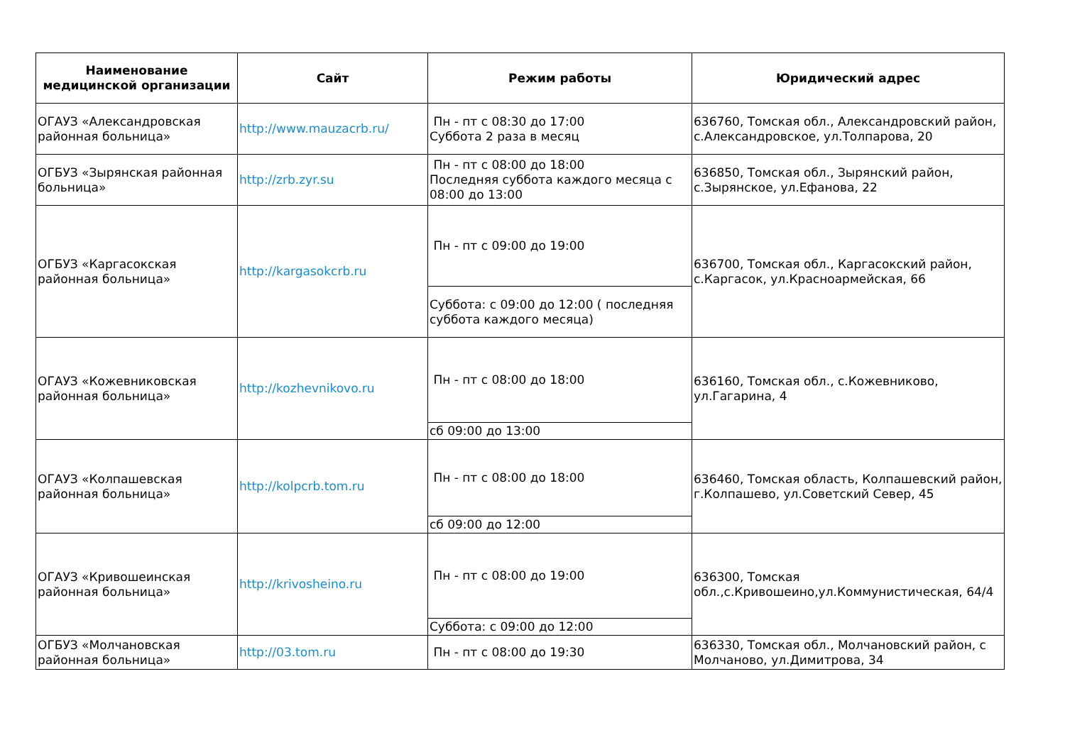| Наименование медицинской организации | Сайт | Режим работы | Юридический адрес |
| --- | --- | --- | --- |
| ОГАУЗ «Александровская районная больница» | http://www.mauzacrb.ru/ | Пн - пт с 08:30 до 17:00 Суббота 2 раза в месяц | 636760, Томская обл., Александровский район, с.Александровское, ул.Толпарова, 20 |
| ОГБУЗ «Зырянская районная больница» | http://zrb.zyr.su | Пн - пт с 08:00 до 18:00 Последняя суббота каждого месяца с 08:00 до 13:00 | 636850, Томская обл., Зырянский район, с.Зырянское, ул.Ефанова, 22 |
| ОГБУЗ «Каргасокская районная больница» | http://kargasokcrb.ru | Пн - пт с 09:00 до 19:00 | 636700, Томская обл., Каргасокский район, с.Каргасок, ул.Красноармейская, 66 |
| | | Суббота: с 09:00 до 12:00 ( последняя суббота каждого месяца) | |
| ОГАУЗ «Кожевниковская районная больница» | http://kozhevnikovo.ru | Пн - пт с 08:00 до 18:00 | 636160, Томская обл., с.Кожевниково, ул.Гагарина, 4 |
| | | сб 09:00 до 13:00 | |
| ОГАУЗ «Колпашевская районная больница» | http://kolpcrb.tom.ru | Пн - пт с 08:00 до 18:00 | 636460, Томская область, Колпашевский район, г.Колпашево, ул.Советский Север, 45 |
| | | сб 09:00 до 12:00 | |
| ОГАУЗ «Кривошеинская районная больница» | http://krivosheino.ru | Пн - пт с 08:00 до 19:00 | 636300, Томская обл.,с.Кривошеино,ул.Коммунистическая, 64/4 |
| | | Суббота: с 09:00 до 12:00 | |
| ОГБУЗ «Молчановская районная больница» | http://03.tom.ru | Пн - пт с 08:00 до 19:30 | 636330, Томская обл., Молчановский район, с Молчаново, ул.Димитрова, 34 |